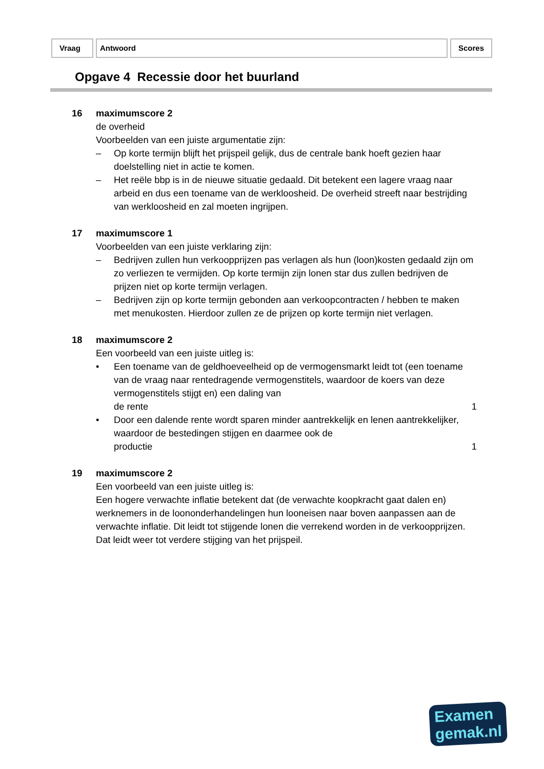Vraag Antwoord Scores
Opgave 4 Recessie door het buurland
16 maximumscore 2
de overheid
Voorbeelden van een juiste argumentatie zijn:
– Op korte termijn blijft het prijspeil gelijk, dus de centrale bank hoeft gezien haar doelstelling niet in actie te komen.
– Het reële bbp is in de nieuwe situatie gedaald. Dit betekent een lagere vraag naar arbeid en dus een toename van de werkloosheid. De overheid streeft naar bestrijding van werkloosheid en zal moeten ingrijpen.
17 maximumscore 1
Voorbeelden van een juiste verklaring zijn:
– Bedrijven zullen hun verkoopprijzen pas verlagen als hun (loon)kosten gedaald zijn om zo verliezen te vermijden. Op korte termijn zijn lonen star dus zullen bedrijven de prijzen niet op korte termijn verlagen.
– Bedrijven zijn op korte termijn gebonden aan verkoopcontracten / hebben te maken met menukosten. Hierdoor zullen ze de prijzen op korte termijn niet verlagen.
18 maximumscore 2
Een voorbeeld van een juiste uitleg is:
• Een toename van de geldhoeveelheid op de vermogensmarkt leidt tot (een toename van de vraag naar rentedragende vermogenstitels, waardoor de koers van deze vermogenstitels stijgt en) een daling van
de rente 1
• Door een dalende rente wordt sparen minder aantrekkelijk en lenen aantrekkelijker, waardoor de bestedingen stijgen en daarmee ook de
productie 1
19 maximumscore 2
Een voorbeeld van een juiste uitleg is:
Een hogere verwachte inflatie betekent dat (de verwachte koopkracht gaat dalen en) werknemers in de loononderhandelingen hun looneisen naar boven aanpassen aan de verwachte inflatie. Dit leidt tot stijgende lonen die verrekend worden in de verkoopprijzen. Dat leidt weer tot verdere stijging van het prijspeil.
Examen
gemak.nl